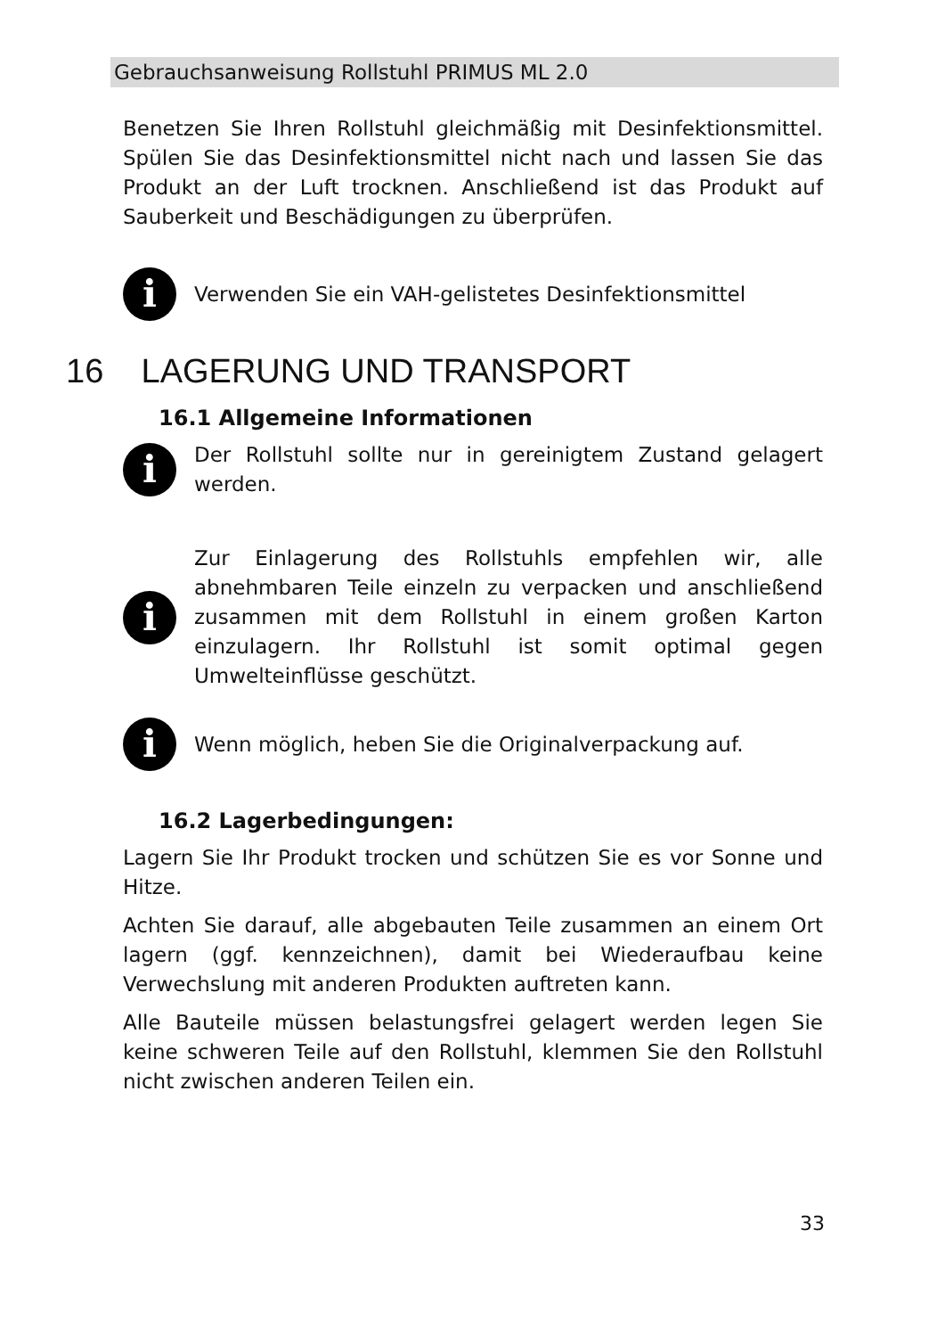Gebrauchsanweisung Rollstuhl PRIMUS ML 2.0
Benetzen Sie Ihren Rollstuhl gleichmäßig mit Desinfektionsmittel. Spülen Sie das Desinfektionsmittel nicht nach und lassen Sie das Produkt an der Luft trocknen. Anschließend ist das Produkt auf Sauberkeit und Beschädigungen zu überprüfen.
i
Verwenden Sie ein VAH-gelistetes Desinfektionsmittel
16 LAGERUNG UND TRANSPORT
16.1 Allgemeine Informationen
i
Der Rollstuhl sollte nur in gereinigtem Zustand gelagert werden.
i
Zur Einlagerung des Rollstuhls empfehlen wir, alle abnehmbaren Teile einzeln zu verpacken und anschließend zusammen mit dem Rollstuhl in einem großen Karton einzulagern. Ihr Rollstuhl ist somit optimal gegen Umwelteinflüsse geschützt.
i
Wenn möglich, heben Sie die Originalverpackung auf.
16.2 Lagerbedingungen:
Lagern Sie Ihr Produkt trocken und schützen Sie es vor Sonne und Hitze.
Achten Sie darauf, alle abgebauten Teile zusammen an einem Ort lagern (ggf. kennzeichnen), damit bei Wiederaufbau keine Verwechslung mit anderen Produkten auftreten kann.
Alle Bauteile müssen belastungsfrei gelagert werden legen Sie keine schweren Teile auf den Rollstuhl, klemmen Sie den Rollstuhl nicht zwischen anderen Teilen ein.
33